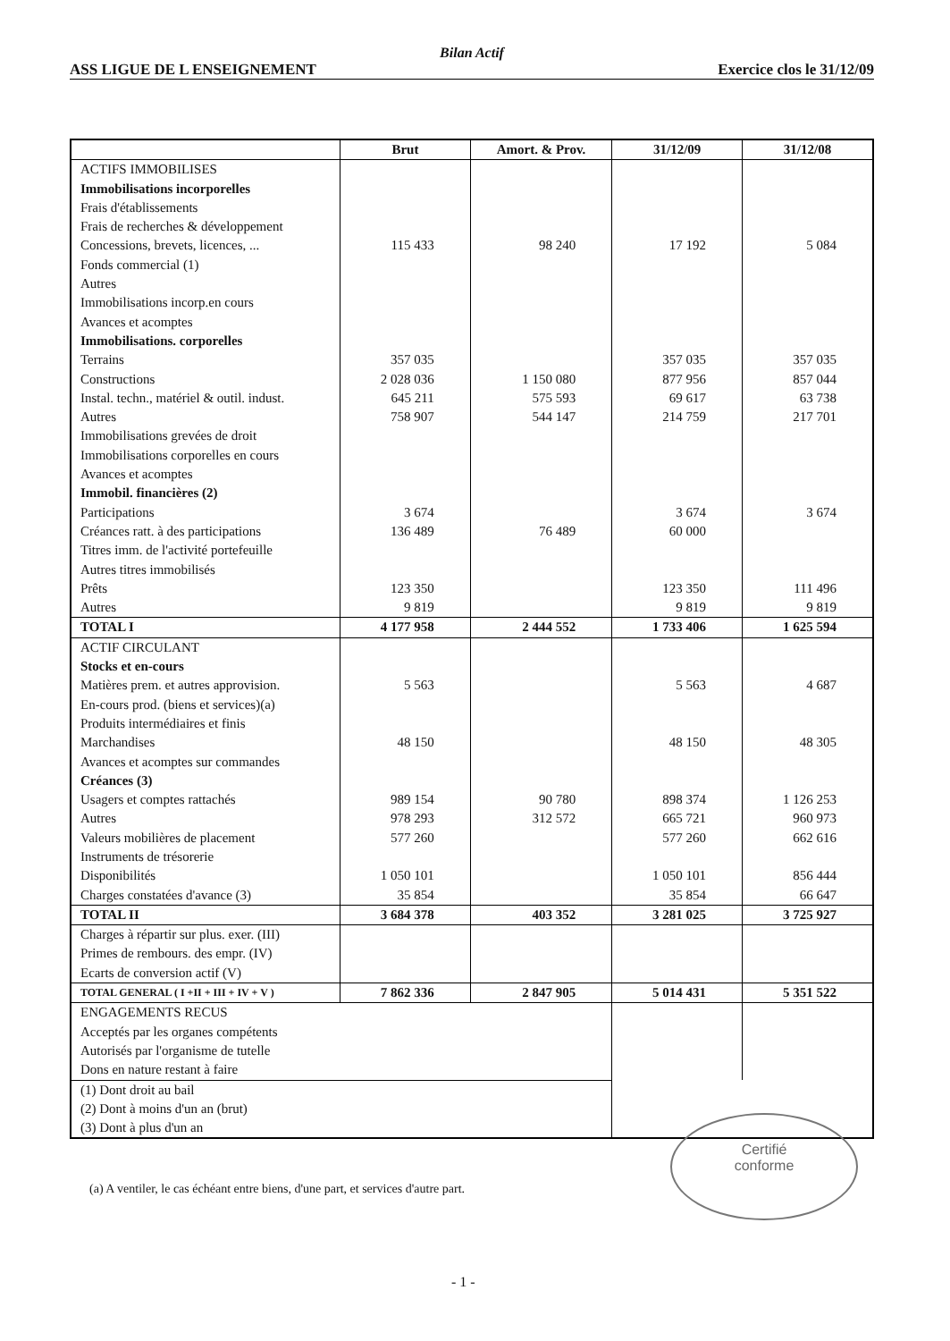Bilan Actif
ASS LIGUE DE L ENSEIGNEMENT Exercice clos le 31/12/09
| | Brut | Amort. & Prov. | 31/12/09 | 31/12/08 |
| --- | --- | --- | --- | --- |
| ACTIFS IMMOBILISES Immobilisations incorporelles Frais d'établissements Frais de recherches & développement Concessions, brevets, licences, ... Fonds commercial (1) Autres Immobilisations incorp.en cours Avances et acomptes Immobilisations. corporelles Terrains Constructions Instal. techn., matériel & outil. indust. Autres Immobilisations grevées de droit Immobilisations corporelles en cours Avances et acomptes Immobil. financières (2) Participations Créances ratt. à des participations Titres imm. de l'activité portefeuille Autres titres immobilisés Prêts Autres | 115 433 357 035 2 028 036 645 211 758 907 3 674 136 489 123 350 9 819 | 98 240 1 150 080 575 593 544 147 76 489 | 17 192 357 035 877 956 69 617 214 759 3 674 60 000 123 350 9 819 | 5 084 357 035 857 044 63 738 217 701 3 674 111 496 9 819 |
| TOTAL I | 4 177 958 | 2 444 552 | 1 733 406 | 1 625 594 |
| ACTIF CIRCULANT Stocks et en-cours Matières prem. et autres approvision. En-cours prod. (biens et services)(a) Produits intermédiaires et finis Marchandises Avances et acomptes sur commandes Créances (3) Usagers et comptes rattachés Autres Valeurs mobilières de placement Instruments de trésorerie Disponibilités Charges constatées d'avance (3) | 5 563 48 150 989 154 978 293 577 260 1 050 101 35 854 | 90 780 312 572 | 5 563 48 150 898 374 665 721 577 260 1 050 101 35 854 | 4 687 48 305 1 126 253 960 973 662 616 856 444 66 647 |
| TOTAL II | 3 684 378 | 403 352 | 3 281 025 | 3 725 927 |
| Charges à répartir sur plus. exer. (III) Primes de rembours. des empr. (IV) Ecarts de conversion actif (V) | | | | |
| TOTAL GENERAL ( I +II + III + IV + V ) | 7 862 336 | 2 847 905 | 5 014 431 | 5 351 522 |
| ENGAGEMENTS RECUS Acceptés par les organes compétents Autorisés par l'organisme de tutelle Dons en nature restant à faire | | | | |
| (1) Dont droit au bail (2) Dont à moins d'un an (brut) (3) Dont à plus d'un an | | | | |
(a) A ventiler, le cas échéant entre biens, d'une part, et services d'autre part.
Certifié
conforme
- 1 -